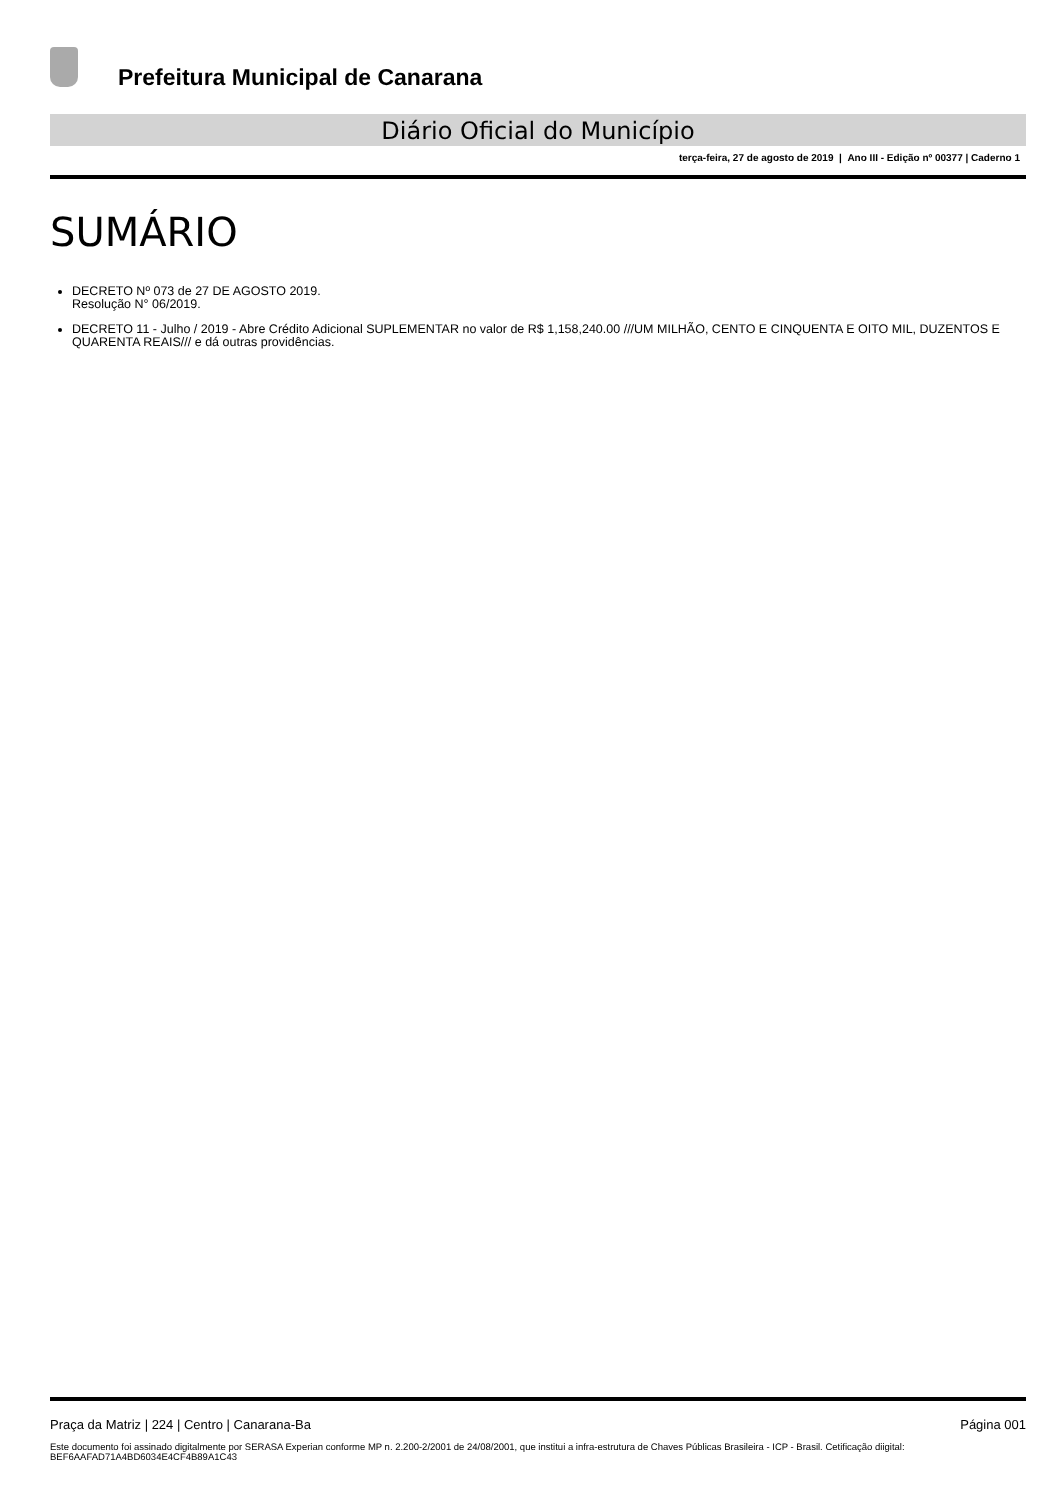Prefeitura Municipal de Canarana
Diário Oficial do Município
terça-feira, 27 de agosto de 2019 | Ano III - Edição nº 00377 | Caderno 1
SUMÁRIO
DECRETO Nº 073 de 27 DE AGOSTO 2019.
Resolução N° 06/2019.
DECRETO 11 - Julho / 2019 - Abre Crédito Adicional SUPLEMENTAR no valor de R$ 1,158,240.00 ///UM MILHÃO, CENTO E CINQUENTA E OITO MIL, DUZENTOS E QUARENTA REAIS/// e dá outras providências.
Praça da Matriz | 224 | Centro | Canarana-Ba Página 001
Este documento foi assinado digitalmente por SERASA Experian conforme MP n. 2.200-2/2001 de 24/08/2001, que institui a infra-estrutura de Chaves Públicas Brasileira - ICP - Brasil. Cetificação diigital: BEF6AAFAD71A4BD6034E4CF4B89A1C43